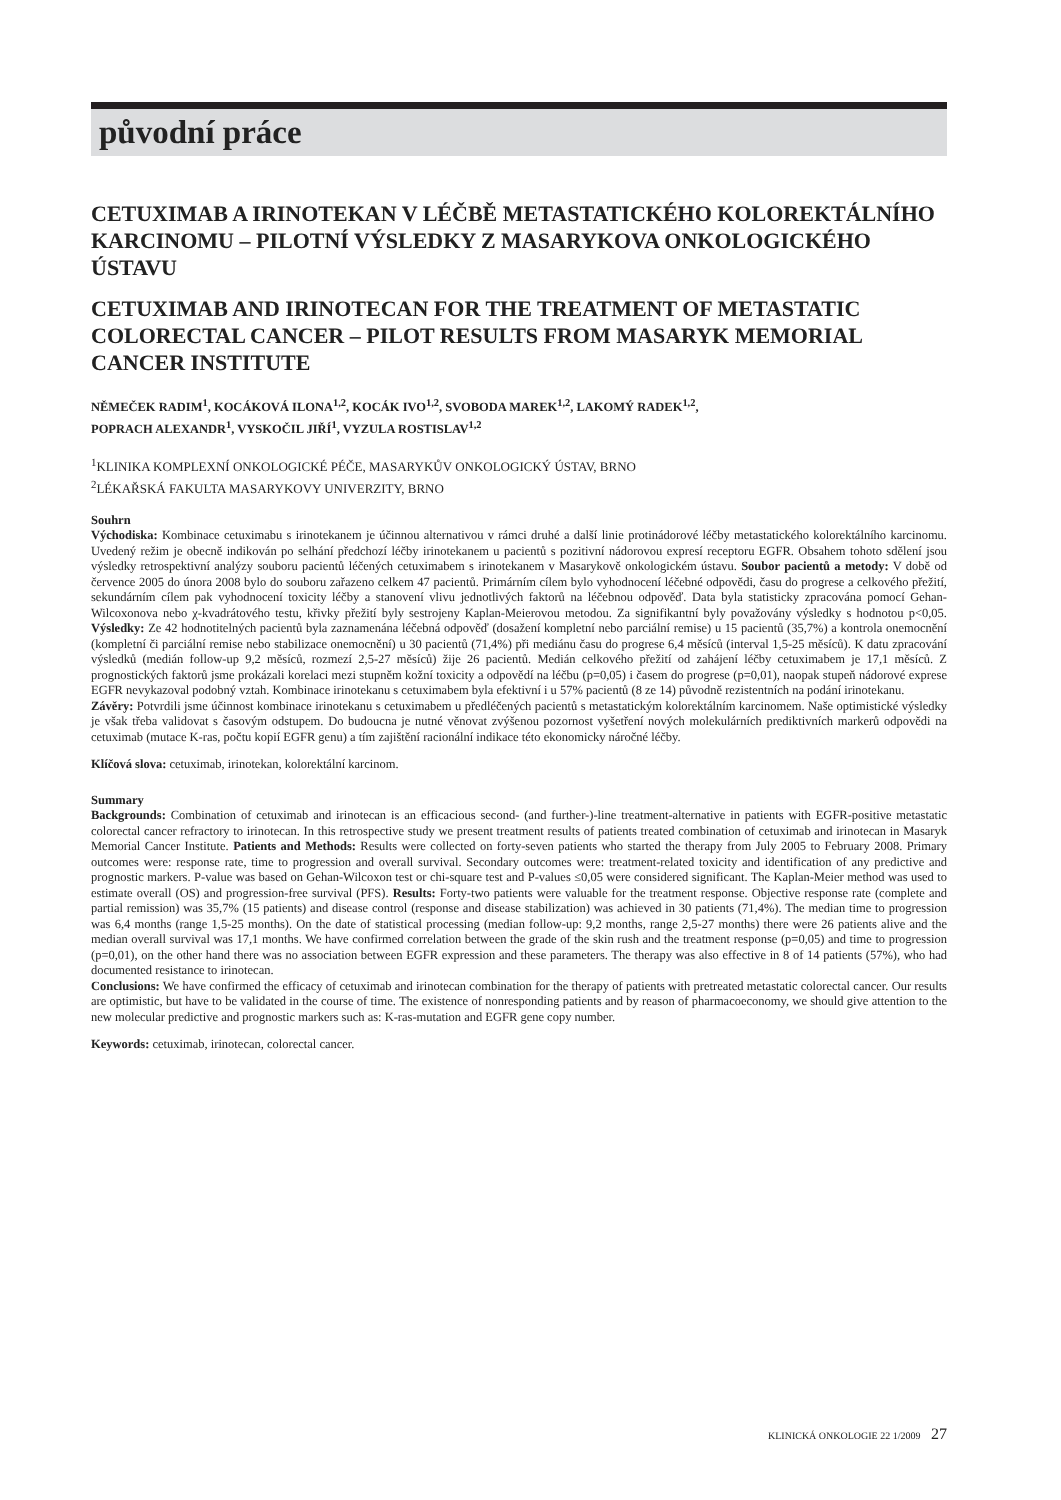původní práce
CETUXIMAB A IRINOTEKAN V LÉČBĚ METASTATICKÉHO KOLOREKTÁLNÍHO KARCINOMU – PILOTNÍ VÝSLEDKY Z MASARYKOVA ONKOLOGICKÉHO ÚSTAVU
CETUXIMAB AND IRINOTECAN FOR THE TREATMENT OF METASTATIC COLORECTAL CANCER – PILOT RESULTS FROM MASARYK MEMORIAL CANCER INSTITUTE
NĚMEČEK RADIM<sup>1</sup>, KOCÁKOVÁ ILONA<sup>1,2</sup>, KOCÁK IVO<sup>1,2</sup>, SVOBODA MAREK<sup>1,2</sup>, LAKOMÝ RADEK<sup>1,2</sup>,
POPRACH ALEXANDR<sup>1</sup>, VYSKOČIL JIŘÍ<sup>1</sup>, VYZULA ROSTISLAV<sup>1,2</sup>
<sup>1</sup> KLINIKA KOMPLEXNÍ ONKOLOGICKÉ PÉČE, MASARYKŮV ONKOLOGICKÝ ÚSTAV, BRNO
<sup>2</sup> LÉKAŘSKÁ FAKULTA MASARYKOVY UNIVERZITY, BRNO
Souhrn
Východiska: Kombinace cetuximabu s irinotekanem je účinnou alternativou v rámci druhé a další linie protinádorové léčby metastatického kolorektálního karcinomu. Uvedený režim je obecně indikován po selhání předchozí léčby irinotekanem u pacientů s pozitivní nádorovou expresí receptoru EGFR. Obsahem tohoto sdělení jsou výsledky retrospektivní analýzy souboru pacientů léčených cetuximabem s irinotekanem v Masarykově onkologickém ústavu. Soubor pacientů a metody: V době od července 2005 do února 2008 bylo do souboru zařazeno celkem 47 pacientů. Primárním cílem bylo vyhodnocení léčebné odpovědi, času do progrese a celkového přežití, sekundárním cílem pak vyhodnocení toxicity léčby a stanovení vlivu jednotlivých faktorů na léčebnou odpověď. Data byla statisticky zpracována pomocí Gehan-Wilcoxonova nebo χ-kvadrátového testu, křivky přežití byly sestrojeny Kaplan-Meierovou metodou. Za signifikantní byly považovány výsledky s hodnotou p<0,05. Výsledky: Ze 42 hodnotitelných pacientů byla zaznamenána léčebná odpověď (dosažení kompletní nebo parciální remise) u 15 pacientů (35,7%) a kontrola onemocnění (kompletní či parciální remise nebo stabilizace onemocnění) u 30 pacientů (71,4%) při mediánu času do progrese 6,4 měsíců (interval 1,5-25 měsíců). K datu zpracování výsledků (medián follow-up 9,2 měsíců, rozmezí 2,5-27 měsíců) žije 26 pacientů. Medián celkového přežití od zahájení léčby cetuximabem je 17,1 měsíců. Z prognostických faktorů jsme prokázali korelaci mezi stupněm kožní toxicity a odpovědí na léčbu (p=0,05) i časem do progrese (p=0,01), naopak stupeň nádorové exprese EGFR nevykazoval podobný vztah. Kombinace irinotekanu s cetuximabem byla efektivní i u 57% pacientů (8 ze 14) původně rezistentních na podání irinotekanu.
Závěry: Potvrdili jsme účinnost kombinace irinotekanu s cetuximabem u předléčených pacientů s metastatickým kolorektálním karcinomem. Naše optimistické výsledky je však třeba validovat s časovým odstupem. Do budoucna je nutné věnovat zvýšenou pozornost vyšetření nových molekulárních prediktivních markerů odpovědi na cetuximab (mutace K-ras, počtu kopií EGFR genu) a tím zajištění racionální indikace této ekonomicky náročné léčby.
Klíčová slova: cetuximab, irinotekan, kolorektální karcinom.
Summary
Backgrounds: Combination of cetuximab and irinotecan is an efficacious second- (and further-)-line treatment-alternative in patients with EGFR-positive metastatic colorectal cancer refractory to irinotecan. In this retrospective study we present treatment results of patients treated combination of cetuximab and irinotecan in Masaryk Memorial Cancer Institute. Patients and Methods: Results were collected on forty-seven patients who started the therapy from July 2005 to February 2008. Primary outcomes were: response rate, time to progression and overall survival. Secondary outcomes were: treatment-related toxicity and identification of any predictive and prognostic markers. P-value was based on Gehan-Wilcoxon test or chi-square test and P-values ≤0,05 were considered significant. The Kaplan-Meier method was used to estimate overall (OS) and progression-free survival (PFS). Results: Forty-two patients were valuable for the treatment response. Objective response rate (complete and partial remission) was 35,7% (15 patients) and disease control (response and disease stabilization) was achieved in 30 patients (71,4%). The median time to progression was 6,4 months (range 1,5-25 months). On the date of statistical processing (median follow-up: 9,2 months, range 2,5-27 months) there were 26 patients alive and the median overall survival was 17,1 months. We have confirmed correlation between the grade of the skin rush and the treatment response (p=0,05) and time to progression (p=0,01), on the other hand there was no association between EGFR expression and these parameters. The therapy was also effective in 8 of 14 patients (57%), who had documented resistance to irinotecan.
Conclusions: We have confirmed the efficacy of cetuximab and irinotecan combination for the therapy of patients with pretreated metastatic colorectal cancer. Our results are optimistic, but have to be validated in the course of time. The existence of nonresponding patients and by reason of pharmacoeconomy, we should give attention to the new molecular predictive and prognostic markers such as: K-ras-mutation and EGFR gene copy number.
Keywords: cetuximab, irinotecan, colorectal cancer.
KLINICKÁ ONKOLOGIE 22 1/2009 27